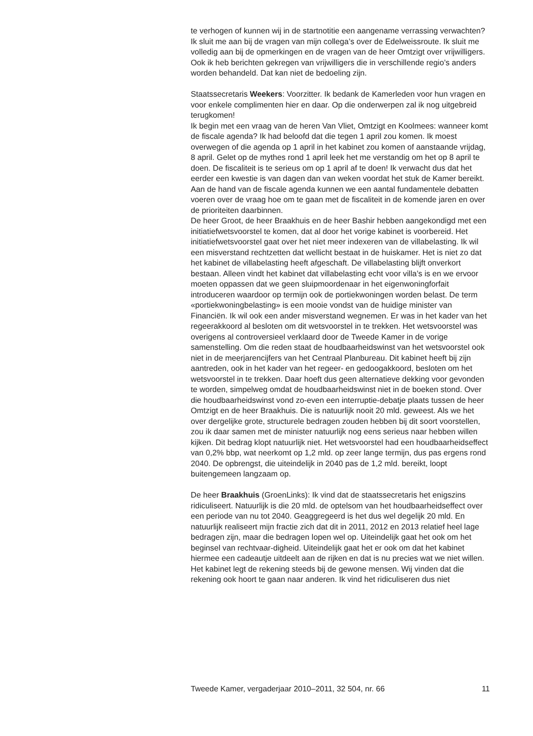te verhogen of kunnen wij in de startnotitie een aangename verrassing verwachten?
Ik sluit me aan bij de vragen van mijn collega’s over de Edelweissroute. Ik sluit me volledig aan bij de opmerkingen en de vragen van de heer Omtzigt over vrijwilligers. Ook ik heb berichten gekregen van vrijwilligers die in verschillende regio’s anders worden behandeld. Dat kan niet de bedoeling zijn.
Staatssecretaris Weekers: Voorzitter. Ik bedank de Kamerleden voor hun vragen en voor enkele complimenten hier en daar. Op die onderwerpen zal ik nog uitgebreid terugkomen!
Ik begin met een vraag van de heren Van Vliet, Omtzigt en Koolmees: wanneer komt de fiscale agenda? Ik had beloofd dat die tegen 1 april zou komen. Ik moest overwegen of die agenda op 1 april in het kabinet zou komen of aanstaande vrijdag, 8 april. Gelet op de mythes rond 1 april leek het me verstandig om het op 8 april te doen. De fiscaliteit is te serieus om op 1 april af te doen! Ik verwacht dus dat het eerder een kwestie is van dagen dan van weken voordat het stuk de Kamer bereikt. Aan de hand van de fiscale agenda kunnen we een aantal fundamentele debatten voeren over de vraag hoe om te gaan met de fiscaliteit in de komende jaren en over de prioriteiten daarbinnen.
De heer Groot, de heer Braakhuis en de heer Bashir hebben aangekondigd met een initiatiefwetsvoorstel te komen, dat al door het vorige kabinet is voorbereid. Het initiatiefwetsvoorstel gaat over het niet meer indexeren van de villabelasting. Ik wil een misverstand rechtzetten dat wellicht bestaat in de huiskamer. Het is niet zo dat het kabinet de villabelasting heeft afgeschaft. De villabelasting blijft onverkort bestaan. Alleen vindt het kabinet dat villabelasting echt voor villa’s is en we ervoor moeten oppassen dat we geen sluipmoordenaar in het eigenwoningforfait introduceren waardoor op termijn ook de portiekwoningen worden belast. De term «portiekwoningbelasting» is een mooie vondst van de huidige minister van Financiën. Ik wil ook een ander misverstand wegnemen. Er was in het kader van het regeerakkoord al besloten om dit wetsvoorstel in te trekken. Het wetsvoorstel was overigens al controversieel verklaard door de Tweede Kamer in de vorige samenstelling. Om die reden staat de houdbaarheidswinst van het wetsvoorstel ook niet in de meerjarencijfers van het Centraal Planbureau. Dit kabinet heeft bij zijn aantreden, ook in het kader van het regeer- en gedoogakkoord, besloten om het wetsvoorstel in te trekken. Daar hoeft dus geen alternatieve dekking voor gevonden te worden, simpelweg omdat de houdbaarheidswinst niet in de boeken stond. Over die houdbaarheidswinst vond zo-even een interruptie-debatje plaats tussen de heer Omtzigt en de heer Braakhuis. Die is natuurlijk nooit 20 mld. geweest. Als we het over dergelijke grote, structurele bedragen zouden hebben bij dit soort voorstellen, zou ik daar samen met de minister natuurlijk nog eens serieus naar hebben willen kijken. Dit bedrag klopt natuurlijk niet. Het wetsvoorstel had een houdbaarheidseffect van 0,2% bbp, wat neerkomt op 1,2 mld. op zeer lange termijn, dus pas ergens rond 2040. De opbrengst, die uiteindelijk in 2040 pas de 1,2 mld. bereikt, loopt buitengemeen langzaam op.
De heer Braakhuis (GroenLinks): Ik vind dat de staatssecretaris het enigszins ridiculiseert. Natuurlijk is die 20 mld. de optelsom van het houdbaarheidseffect over een periode van nu tot 2040. Geaggregeerd is het dus wel degelijk 20 mld. En natuurlijk realiseert mijn fractie zich dat dit in 2011, 2012 en 2013 relatief heel lage bedragen zijn, maar die bedragen lopen wel op. Uiteindelijk gaat het ook om het beginsel van rechtvaar-digheid. Uiteindelijk gaat het er ook om dat het kabinet hiermee een cadeautje uitdeelt aan de rijken en dat is nu precies wat we niet willen. Het kabinet legt de rekening steeds bij de gewone mensen. Wij vinden dat die rekening ook hoort te gaan naar anderen. Ik vind het ridiculiseren dus niet
Tweede Kamer, vergaderjaar 2010–2011, 32 504, nr. 66 11